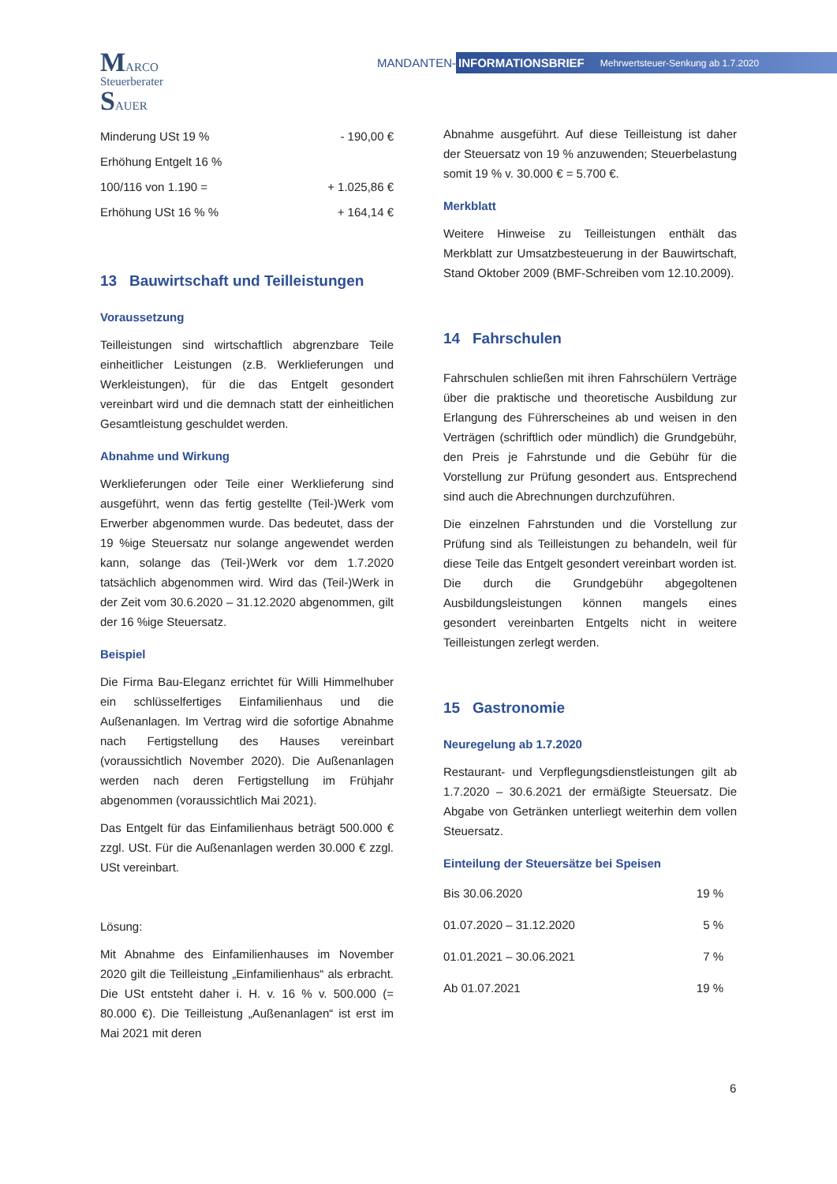MARCO
Steuerberater
SAUER
MANDANTEN-
INFORMATIONSBRIEF Mehrwertsteuer-Senkung ab 1.7.2020
| Minderung USt 19 % | - 190,00 € |
| Erhöhung Entgelt 16 % | |
| 100/116 von 1.190 = | + 1.025,86 € |
| Erhöhung USt 16 % % | + 164,14 € |
13 Bauwirtschaft und Teilleistungen
Voraussetzung
Teilleistungen sind wirtschaftlich abgrenzbare Teile einheitlicher Leistungen (z.B. Werklieferungen und Werkleistungen), für die das Entgelt gesondert vereinbart wird und die demnach statt der einheitlichen Gesamtleistung geschuldet werden.
Abnahme und Wirkung
Werklieferungen oder Teile einer Werklieferung sind ausgeführt, wenn das fertig gestellte (Teil-)Werk vom Erwerber abgenommen wurde. Das bedeutet, dass der 19 %ige Steuersatz nur solange angewendet werden kann, solange das (Teil-)Werk vor dem 1.7.2020 tatsächlich abgenommen wird. Wird das (Teil-)Werk in der Zeit vom 30.6.2020 – 31.12.2020 abgenommen, gilt der 16 %ige Steuersatz.
Beispiel
Die Firma Bau-Eleganz errichtet für Willi Himmelhuber ein schlüsselfertiges Einfamilienhaus und die Außenanlagen. Im Vertrag wird die sofortige Abnahme nach Fertigstellung des Hauses vereinbart (voraussichtlich November 2020). Die Außenanlagen werden nach deren Fertigstellung im Frühjahr abgenommen (voraussichtlich Mai 2021).
Das Entgelt für das Einfamilienhaus beträgt 500.000 € zzgl. USt. Für die Außenanlagen werden 30.000 € zzgl. USt vereinbart.
Lösung:
Mit Abnahme des Einfamilienhauses im November 2020 gilt die Teilleistung „Einfamilienhaus“ als erbracht. Die USt entsteht daher i. H. v. 16 % v. 500.000 (= 80.000 €). Die Teilleistung „Außenanlagen“ ist erst im Mai 2021 mit deren
Abnahme ausgeführt. Auf diese Teilleistung ist daher der Steuersatz von 19 % anzuwenden; Steuerbelastung somit 19 % v. 30.000 € = 5.700 €.
Merkblatt
Weitere Hinweise zu Teilleistungen enthält das Merkblatt zur Umsatzbesteuerung in der Bauwirtschaft, Stand Oktober 2009 (BMF-Schreiben vom 12.10.2009).
14 Fahrschulen
Fahrschulen schließen mit ihren Fahrschülern Verträge über die praktische und theoretische Ausbildung zur Erlangung des Führerscheines ab und weisen in den Verträgen (schriftlich oder mündlich) die Grundgebühr, den Preis je Fahrstunde und die Gebühr für die Vorstellung zur Prüfung gesondert aus. Entsprechend sind auch die Abrechnungen durchzuführen.
Die einzelnen Fahrstunden und die Vorstellung zur Prüfung sind als Teilleistungen zu behandeln, weil für diese Teile das Entgelt gesondert vereinbart worden ist. Die durch die Grundgebühr abgegoltenen Ausbildungsleistungen können mangels eines gesondert vereinbarten Entgelts nicht in weitere Teilleistungen zerlegt werden.
15 Gastronomie
Neuregelung ab 1.7.2020
Restaurant- und Verpflegungsdienstleistungen gilt ab 1.7.2020 – 30.6.2021 der ermäßigte Steuersatz. Die Abgabe von Getränken unterliegt weiterhin dem vollen Steuersatz.
Einteilung der Steuersätze bei Speisen
| Bis 30.06.2020 | 19 % |
| 01.07.2020 – 31.12.2020 | 5 % |
| 01.01.2021 – 30.06.2021 | 7 % |
| Ab 01.07.2021 | 19 % |
6